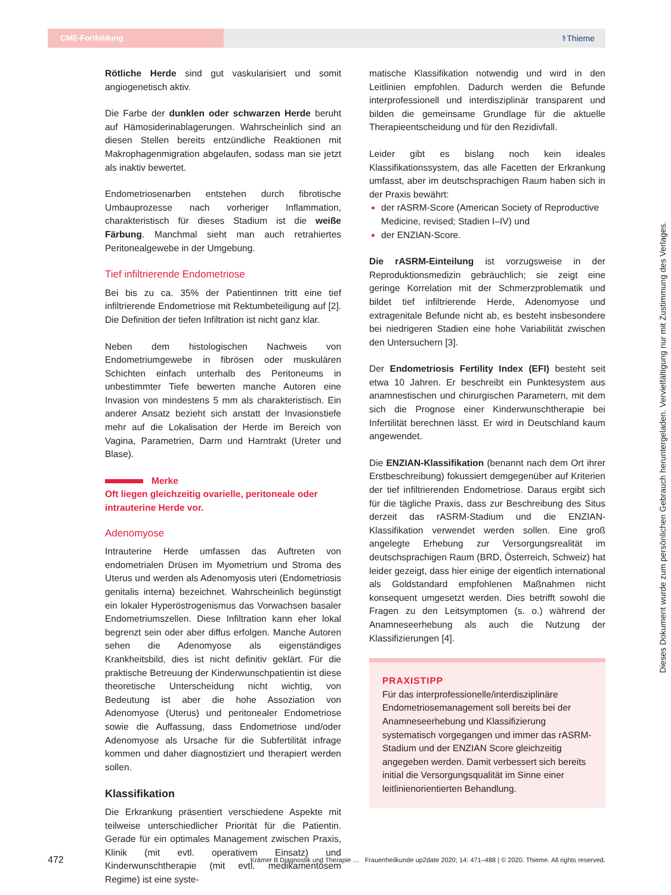CME-Fortbildung
⚕Thieme
Rötliche Herde sind gut vaskularisiert und somit angiogenetisch aktiv.
Die Farbe der dunklen oder schwarzen Herde beruht auf Hämosiderinablagerungen. Wahrscheinlich sind an diesen Stellen bereits entzündliche Reaktionen mit Makrophagenmigration abgelaufen, sodass man sie jetzt als inaktiv bewertet.
Endometriosenarben entstehen durch fibrotische Umbauprozesse nach vorheriger Inflammation, charakteristisch für dieses Stadium ist die weiße Färbung. Manchmal sieht man auch retrahiertes Peritonealgewebe in der Umgebung.
Tief infiltrierende Endometriose
Bei bis zu ca. 35% der Patientinnen tritt eine tief infiltrierende Endometriose mit Rektumbeteiligung auf [2]. Die Definition der tiefen Infiltration ist nicht ganz klar.
Neben dem histologischen Nachweis von Endometriumgewebe in fibrösen oder muskulären Schichten einfach unterhalb des Peritoneums in unbestimmter Tiefe bewerten manche Autoren eine Invasion von mindestens 5 mm als charakteristisch. Ein anderer Ansatz bezieht sich anstatt der Invasionstiefe mehr auf die Lokalisation der Herde im Bereich von Vagina, Parametrien, Darm und Harntrakt (Ureter und Blase).
Merke
Oft liegen gleichzeitig ovarielle, peritoneale oder intrauterine Herde vor.
Adenomyose
Intrauterine Herde umfassen das Auftreten von endometrialen Drüsen im Myometrium und Stroma des Uterus und werden als Adenomyosis uteri (Endometriosis genitalis interna) bezeichnet. Wahrscheinlich begünstigt ein lokaler Hyperöstrogenismus das Vorwachsen basaler Endometriumszellen. Diese Infiltration kann eher lokal begrenzt sein oder aber diffus erfolgen. Manche Autoren sehen die Adenomyose als eigenständiges Krankheitsbild, dies ist nicht definitiv geklärt. Für die praktische Betreuung der Kinderwunschpatientin ist diese theoretische Unterscheidung nicht wichtig, von Bedeutung ist aber die hohe Assoziation von Adenomyose (Uterus) und peritonealer Endometriose sowie die Auffassung, dass Endometriose und/oder Adenomyose als Ursache für die Subfertilität infrage kommen und daher diagnostiziert und therapiert werden sollen.
Klassifikation
Die Erkrankung präsentiert verschiedene Aspekte mit teilweise unterschiedlicher Priorität für die Patientin. Gerade für ein optimales Management zwischen Praxis, Klinik (mit evtl. operativem Einsatz) und Kinderwunschtherapie (mit evtl. medikamentösem Regime) ist eine syste-
matische Klassifikation notwendig und wird in den Leitlinien empfohlen. Dadurch werden die Befunde interprofessionell und interdisziplinär transparent und bilden die gemeinsame Grundlage für die aktuelle Therapieentscheidung und für den Rezidivfall.
Leider gibt es bislang noch kein ideales Klassifikationssystem, das alle Facetten der Erkrankung umfasst, aber im deutschsprachigen Raum haben sich in der Praxis bewährt:
der rASRM-Score (American Society of Reproductive Medicine, revised; Stadien I–IV) und
der ENZIAN-Score.
Die rASRM-Einteilung ist vorzugsweise in der Reproduktionsmedizin gebräuchlich; sie zeigt eine geringe Korrelation mit der Schmerzproblematik und bildet tief infiltrierende Herde, Adenomyose und extragenitale Befunde nicht ab, es besteht insbesondere bei niedrigeren Stadien eine hohe Variabilität zwischen den Untersuchern [3].
Der Endometriosis Fertility Index (EFI) besteht seit etwa 10 Jahren. Er beschreibt ein Punktesystem aus anamnestischen und chirurgischen Parametern, mit dem sich die Prognose einer Kinderwunschtherapie bei Infertilität berechnen lässt. Er wird in Deutschland kaum angewendet.
Die ENZIAN-Klassifikation (benannt nach dem Ort ihrer Erstbeschreibung) fokussiert demgegenüber auf Kriterien der tief infiltrierenden Endometriose. Daraus ergibt sich für die tägliche Praxis, dass zur Beschreibung des Situs derzeit das rASRM-Stadium und die ENZIAN-Klassifikation verwendet werden sollen. Eine groß angelegte Erhebung zur Versorgungsrealität im deutschsprachigen Raum (BRD, Österreich, Schweiz) hat leider gezeigt, dass hier einige der eigentlich international als Goldstandard empfohlenen Maßnahmen nicht konsequent umgesetzt werden. Dies betrifft sowohl die Fragen zu den Leitsymptomen (s. o.) während der Anamneseerhebung als auch die Nutzung der Klassifizierungen [4].
PRAXISTIPP
Für das interprofessionelle/interdisziplinäre Endometriosemanagement soll bereits bei der Anamneseerhebung und Klassifizierung systematisch vorgegangen und immer das rASRM-Stadium und der ENZIAN Score gleichzeitig angegeben werden. Damit verbessert sich bereits initial die Versorgungsqualität im Sinne einer leitlinienorientierten Behandlung.
Dieses Dokument wurde zum persönlichen Gebrauch heruntergeladen. Vervielfältigung nur mit Zustimmung des Verlages.
472 Krämer B Diagnostik und Therapie … Frauenheilkunde up2date 2020; 14: 471–488 | © 2020. Thieme. All rights reserved.